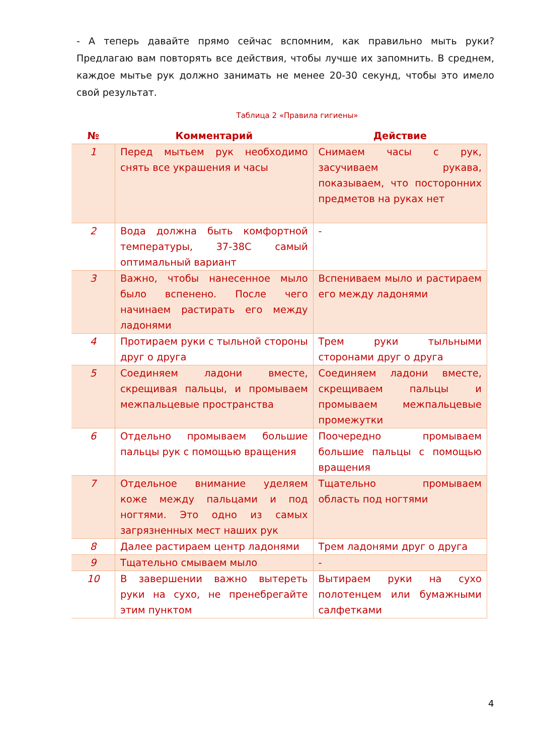- А теперь давайте прямо сейчас вспомним, как правильно мыть руки? Предлагаю вам повторять все действия, чтобы лучше их запомнить. В среднем, каждое мытье рук должно занимать не менее 20-30 секунд, чтобы это имело свой результат.
Таблица 2 «Правила гигиены»
| № | Комментарий | Действие |
| --- | --- | --- |
| 1 | Перед мытьем рук необходимо снять все украшения и часы | Снимаем часы с рук, засучиваем рукава, показываем, что посторонних предметов на руках нет |
| 2 | Вода должна быть комфортной температуры, 37-38С самый оптимальный вариант | - |
| 3 | Важно, чтобы нанесенное мыло было вспенено. После чего начинаем растирать его между ладонями | Вспениваем мыло и растираем его между ладонями |
| 4 | Протираем руки с тыльной стороны друг о друга | Трем руки тыльными сторонами друг о друга |
| 5 | Соединяем ладони вместе, скрещивая пальцы, и промываем межпальцевые пространства | Соединяем ладони вместе, скрещиваем пальцы и промываем межпальцевые промежутки |
| 6 | Отдельно промываем большие пальцы рук с помощью вращения | Поочередно промываем большие пальцы с помощью вращения |
| 7 | Отдельное внимание уделяем коже между пальцами и под ногтями. Это одно из самых загрязненных мест наших рук | Тщательно промываем область под ногтями |
| 8 | Далее растираем центр ладонями | Трем ладонями друг о друга |
| 9 | Тщательно смываем мыло | - |
| 10 | В завершении важно вытереть руки на сухо, не пренебрегайте этим пунктом | Вытираем руки на сухо полотенцем или бумажными салфетками |
4